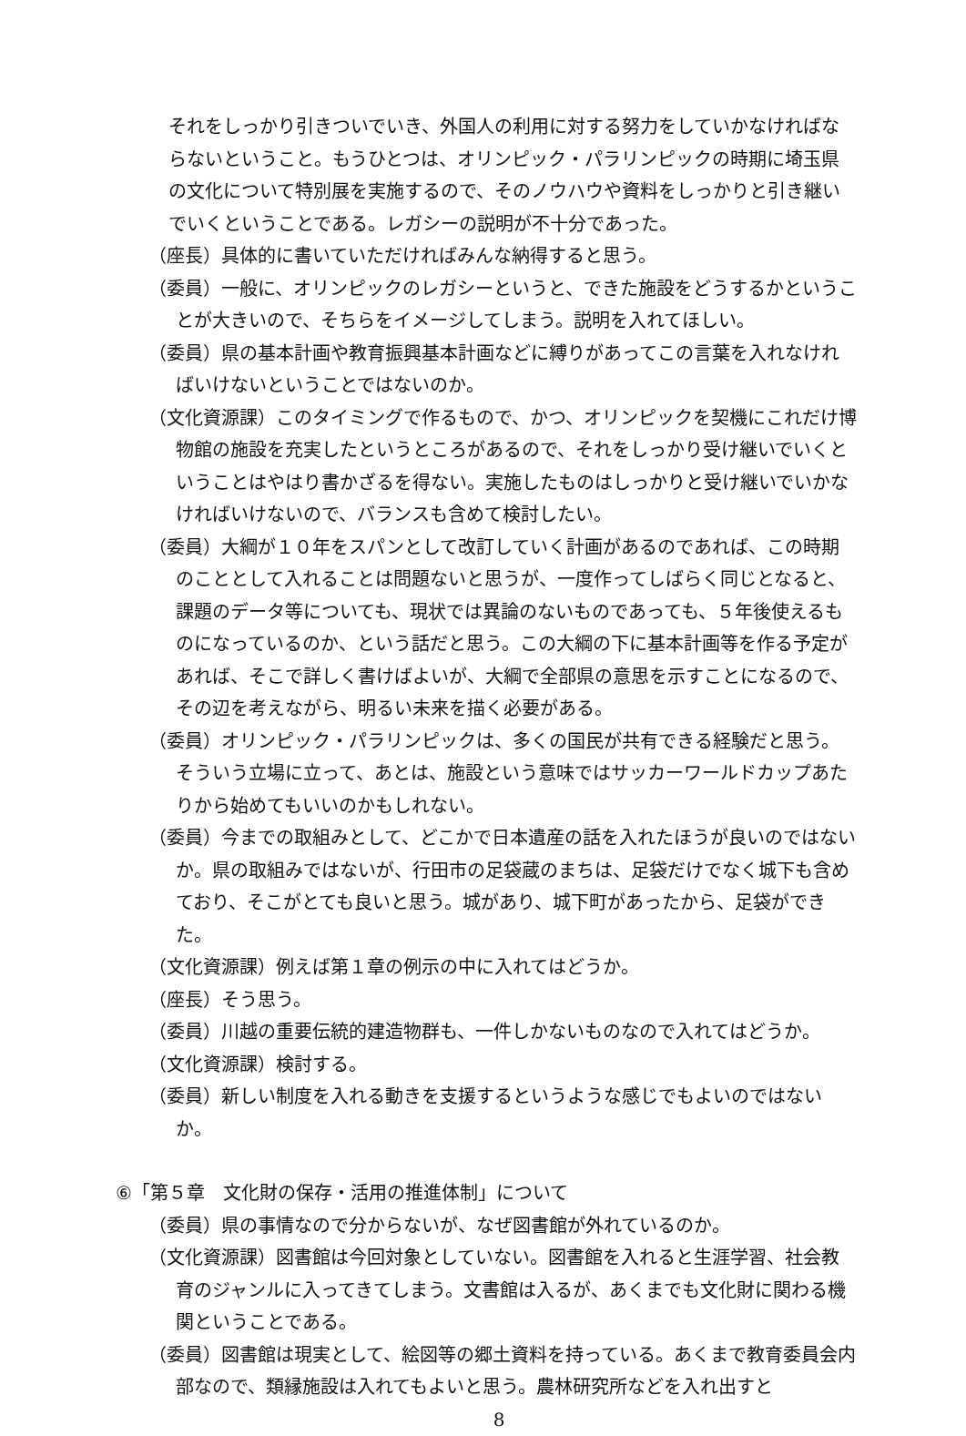それをしっかり引きついでいき、外国人の利用に対する努力をしていかなければならないということ。もうひとつは、オリンピック・パラリンピックの時期に埼玉県の文化について特別展を実施するので、そのノウハウや資料をしっかりと引き継いでいくということである。レガシーの説明が不十分であった。
（座長）具体的に書いていただければみんな納得すると思う。
（委員）一般に、オリンピックのレガシーというと、できた施設をどうするかということが大きいので、そちらをイメージしてしまう。説明を入れてほしい。
（委員）県の基本計画や教育振興基本計画などに縛りがあってこの言葉を入れなければいけないということではないのか。
（文化資源課）このタイミングで作るもので、かつ、オリンピックを契機にこれだけ博物館の施設を充実したというところがあるので、それをしっかり受け継いでいくということはやはり書かざるを得ない。実施したものはしっかりと受け継いでいかなければいけないので、バランスも含めて検討したい。
（委員）大綱が１０年をスパンとして改訂していく計画があるのであれば、この時期のこととして入れることは問題ないと思うが、一度作ってしばらく同じとなると、課題のデータ等についても、現状では異論のないものであっても、５年後使えるものになっているのか、という話だと思う。この大綱の下に基本計画等を作る予定があれば、そこで詳しく書けばよいが、大綱で全部県の意思を示すことになるので、その辺を考えながら、明るい未来を描く必要がある。
（委員）オリンピック・パラリンピックは、多くの国民が共有できる経験だと思う。そういう立場に立って、あとは、施設という意味ではサッカーワールドカップあたりから始めてもいいのかもしれない。
（委員）今までの取組みとして、どこかで日本遺産の話を入れたほうが良いのではないか。県の取組みではないが、行田市の足袋蔵のまちは、足袋だけでなく城下も含めており、そこがとても良いと思う。城があり、城下町があったから、足袋ができた。
（文化資源課）例えば第１章の例示の中に入れてはどうか。
（座長）そう思う。
（委員）川越の重要伝統的建造物群も、一件しかないものなので入れてはどうか。
（文化資源課）検討する。
（委員）新しい制度を入れる動きを支援するというような感じでもよいのではないか。
⑥「第５章　文化財の保存・活用の推進体制」について
（委員）県の事情なので分からないが、なぜ図書館が外れているのか。
（文化資源課）図書館は今回対象としていない。図書館を入れると生涯学習、社会教育のジャンルに入ってきてしまう。文書館は入るが、あくまでも文化財に関わる機関ということである。
（委員）図書館は現実として、絵図等の郷土資料を持っている。あくまで教育委員会内部なので、類縁施設は入れてもよいと思う。農林研究所などを入れ出すと
8